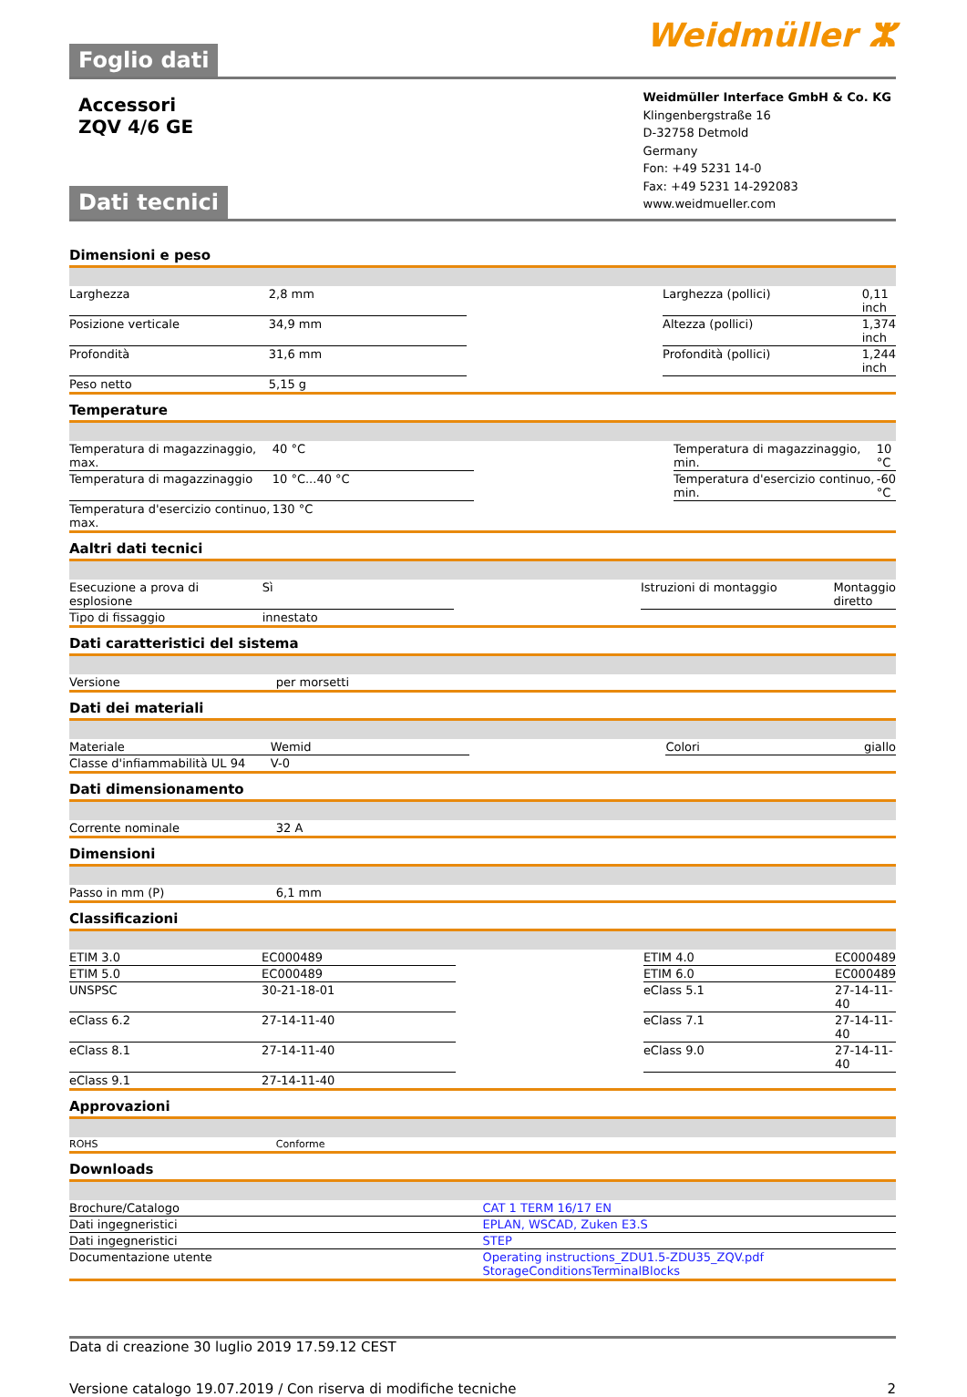Foglio dati
Weidmüller ⵣ
Accessori
ZQV 4/6 GE
Weidmüller Interface GmbH & Co. KG
Klingenbergstraße 16
D-32758 Detmold
Germany
Fon: +49 5231 14-0
Fax: +49 5231 14-292083
www.weidmueller.com
Dati tecnici
Dimensioni e peso
| Larghezza | 2,8 mm | | Larghezza (pollici) | 0,11 inch |
| Posizione verticale | 34,9 mm | | Altezza (pollici) | 1,374 inch |
| Profondità | 31,6 mm | | Profondità (pollici) | 1,244 inch |
| Peso netto | 5,15 g | | | |
Temperature
| Temperatura di magazzinaggio, max. | 40 °C | | Temperatura di magazzinaggio, min. | 10 °C |
| Temperatura di magazzinaggio | 10 °C...40 °C | | Temperatura d'esercizio continuo, min. | -60 °C |
| Temperatura d'esercizio continuo, max. | 130 °C | | | |
Aaltri dati tecnici
| Esecuzione a prova di esplosione | Sì | | Istruzioni di montaggio | Montaggio diretto |
| Tipo di fissaggio | innestato | | | |
Dati caratteristici del sistema
| Versione | per morsetti | | | |
Dati dei materiali
| Materiale | Wemid | | Colori | giallo |
| Classe d'infiammabilità UL 94 | V-0 | | | |
Dati dimensionamento
| Corrente nominale | 32 A | | | |
Dimensioni
| Passo in mm (P) | 6,1 mm | | | |
Classificazioni
| ETIM 3.0 | EC000489 | | ETIM 4.0 | EC000489 |
| ETIM 5.0 | EC000489 | | ETIM 6.0 | EC000489 |
| UNSPSC | 30-21-18-01 | | eClass 5.1 | 27-14-11-40 |
| eClass 6.2 | 27-14-11-40 | | eClass 7.1 | 27-14-11-40 |
| eClass 8.1 | 27-14-11-40 | | eClass 9.0 | 27-14-11-40 |
| eClass 9.1 | 27-14-11-40 | | | |
Approvazioni
| ROHS | Conforme | | | |
Downloads
| Brochure/Catalogo | CAT 1 TERM 16/17 EN |
| Dati ingegneristici | EPLAN, WSCAD, Zuken E3.S |
| Dati ingegneristici | STEP |
| Documentazione utente | Operating instructions_ZDU1.5-ZDU35_ZQV.pdf StorageConditionsTerminalBlocks |
Data di creazione 30 luglio 2019 17.59.12 CEST
Versione catalogo 19.07.2019 / Con riserva di modifiche tecniche 2